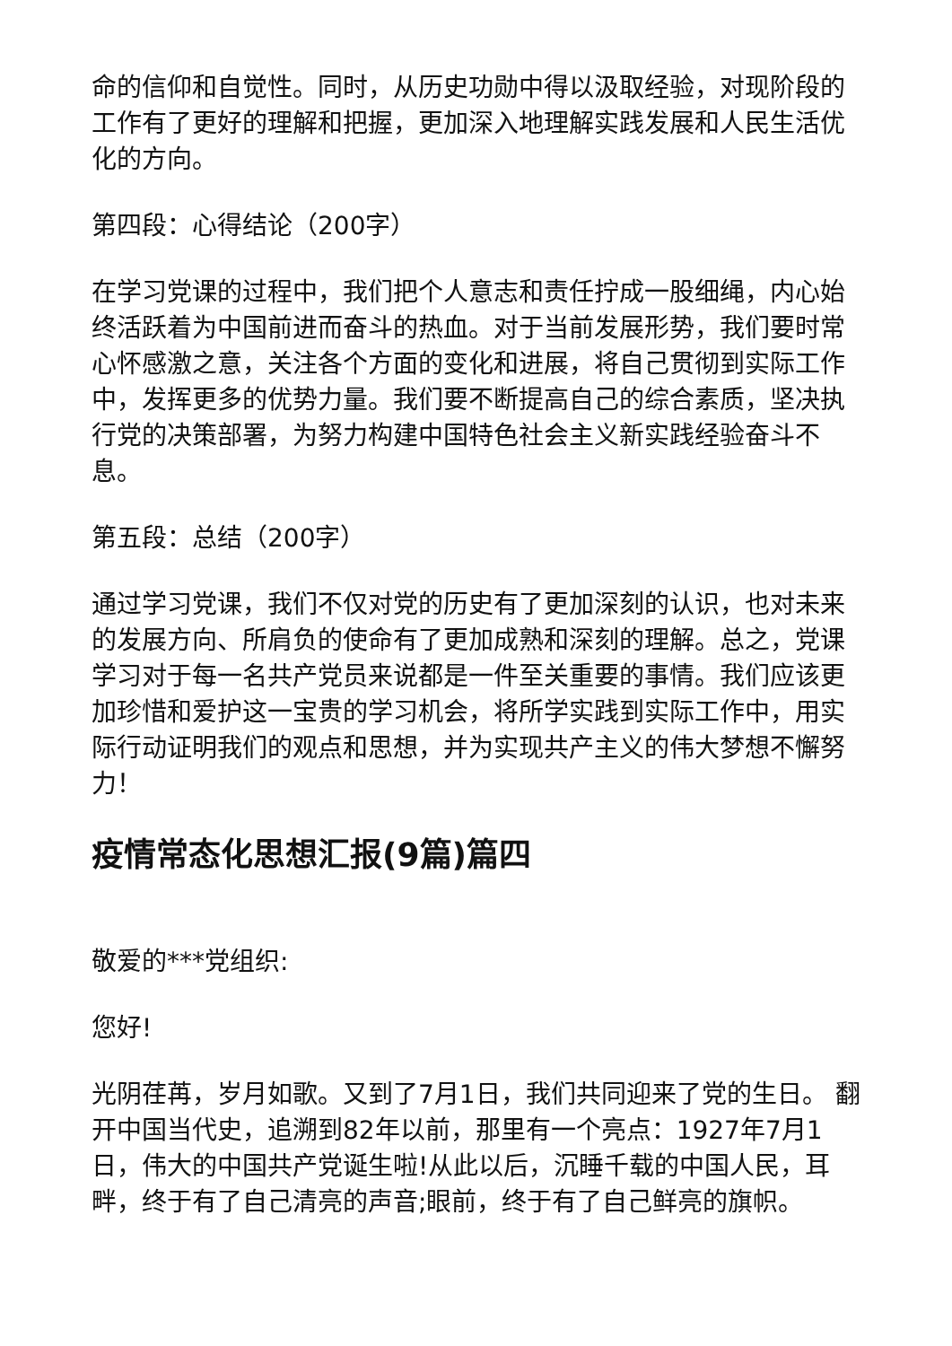命的信仰和自觉性。同时，从历史功勋中得以汲取经验，对现阶段的工作有了更好的理解和把握，更加深入地理解实践发展和人民生活优化的方向。
第四段：心得结论（200字）
在学习党课的过程中，我们把个人意志和责任拧成一股细绳，内心始终活跃着为中国前进而奋斗的热血。对于当前发展形势，我们要时常心怀感激之意，关注各个方面的变化和进展，将自己贯彻到实际工作中，发挥更多的优势力量。我们要不断提高自己的综合素质，坚决执行党的决策部署，为努力构建中国特色社会主义新实践经验奋斗不息。
第五段：总结（200字）
通过学习党课，我们不仅对党的历史有了更加深刻的认识，也对未来的发展方向、所肩负的使命有了更加成熟和深刻的理解。总之，党课学习对于每一名共产党员来说都是一件至关重要的事情。我们应该更加珍惜和爱护这一宝贵的学习机会，将所学实践到实际工作中，用实际行动证明我们的观点和思想，并为实现共产主义的伟大梦想不懈努力！
疫情常态化思想汇报(9篇)篇四
敬爱的***党组织:
您好!
光阴荏苒，岁月如歌。又到了7月1日，我们共同迎来了党的生日。 翻开中国当代史，追溯到82年以前，那里有一个亮点：1927年7月1日，伟大的中国共产党诞生啦!从此以后，沉睡千载的中国人民，耳畔，终于有了自己清亮的声音;眼前，终于有了自己鲜亮的旗帜。